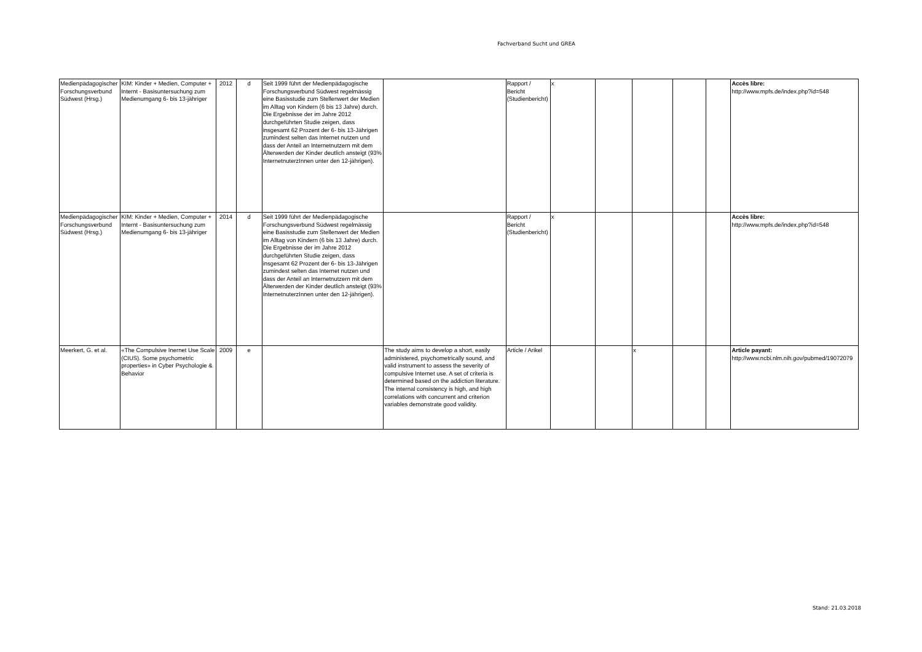Fachverband Sucht und GREA
| Medienpädagogischer Forschungsverbund Südwest (Hrsg.) | KIM: Kinder + Medien, Computer + Internt - Basisuntersuchung zum Medienumgang 6- bis 13-jähriger | 2012 | d | Seit 1999 führt der Medienpädagogische Forschungsverbund Südwest regelmässig eine Basisstudie zum Stellenwert der Medien im Alltag von Kindern (6 bis 13 Jahre) durch. Die Ergebnisse der im Jahre 2012 durchgeführten Studie zeigen, dass insgesamt 62 Prozent der 6- bis 13-Jährigen zumindest selten das Internet nutzen und dass der Anteil an Internetnutzern mit dem Älterwerden der Kinder deutlich ansteigt (93% InternetnuterzInnen unter den 12-jährigen). | | Rapport / Bericht (Studienbericht) | x | | | | | Accès libre: http://www.mpfs.de/index.php?id=548 |
| Medienpädagogischer Forschungsverbund Südwest (Hrsg.) | KIM: Kinder + Medien, Computer + Internt - Basisuntersuchung zum Medienumgang 6- bis 13-jähriger | 2014 | d | Seit 1999 führt der Medienpädagogische Forschungsverbund Südwest regelmässig eine Basisstudie zum Stellenwert der Medien im Alltag von Kindern (6 bis 13 Jahre) durch. Die Ergebnisse der im Jahre 2012 durchgeführten Studie zeigen, dass insgesamt 62 Prozent der 6- bis 13-Jährigen zumindest selten das Internet nutzen und dass der Anteil an Internetnutzern mit dem Älterwerden der Kinder deutlich ansteigt (93% InternetnuterzInnen unter den 12-jährigen). | | Rapport / Bericht (Studienbericht) | x | | | | | Accès libre: http://www.mpfs.de/index.php?id=548 |
| Meerkert, G. et al. | «The Compulsive Inernet Use Scale (CIUS). Some psychometric properties» in Cyber Psychologie & Behavior | 2009 | e | | The study aims to develop a short, easily administered, psychometrically sound, and valid instrument to assess the severity of compulsive Internet use. A set of criteria is determined based on the addiction literature. The internal consistency is high, and high correlations with concurrent and criterion variables demonstrate good validity. | Article / Arikel | | | x | | | Article payant: http://www.ncbi.nlm.nih.gov/pubmed/19072079 |
Stand: 21.03.2018